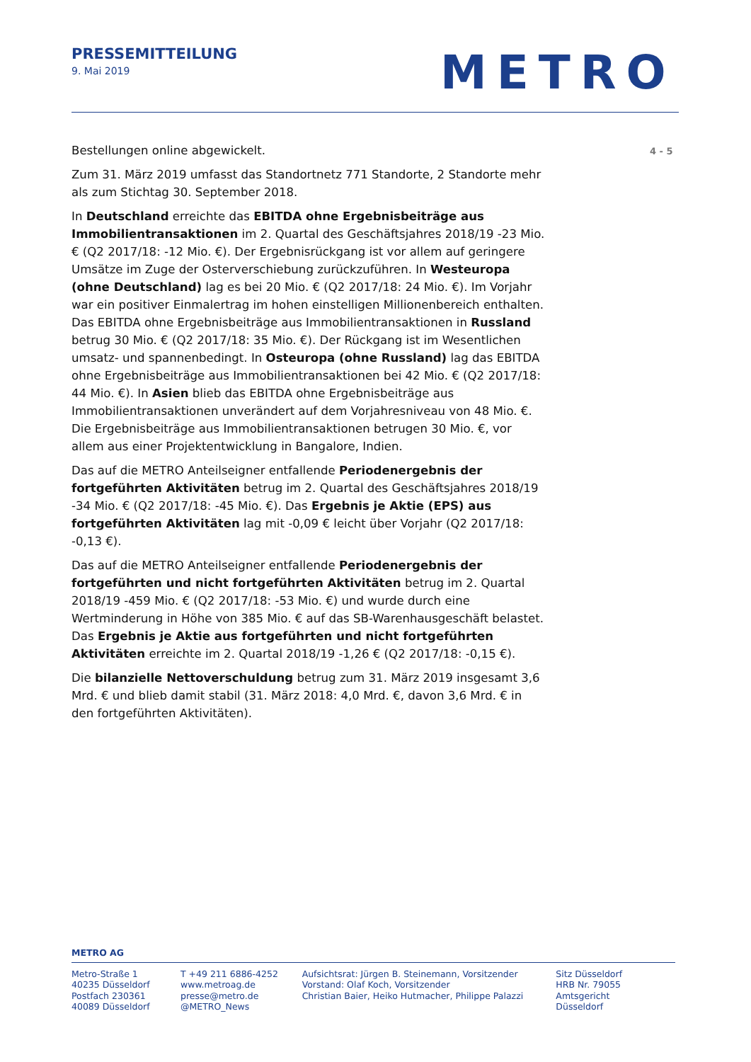PRESSEMITTEILUNG
9. Mai 2019
METRO
4 - 5
Bestellungen online abgewickelt.
Zum 31. März 2019 umfasst das Standortnetz 771 Standorte, 2 Standorte mehr als zum Stichtag 30. September 2018.
In Deutschland erreichte das EBITDA ohne Ergebnisbeiträge aus Immobilientransaktionen im 2. Quartal des Geschäftsjahres 2018/19 -23 Mio. € (Q2 2017/18: -12 Mio. €). Der Ergebnisrückgang ist vor allem auf geringere Umsätze im Zuge der Osterverschiebung zurückzuführen. In Westeuropa (ohne Deutschland) lag es bei 20 Mio. € (Q2 2017/18: 24 Mio. €). Im Vorjahr war ein positiver Einmalertrag im hohen einstelligen Millionenbereich enthalten. Das EBITDA ohne Ergebnisbeiträge aus Immobilientransaktionen in Russland betrug 30 Mio. € (Q2 2017/18: 35 Mio. €). Der Rückgang ist im Wesentlichen umsatz- und spannenbedingt. In Osteuropa (ohne Russland) lag das EBITDA ohne Ergebnisbeiträge aus Immobilientransaktionen bei 42 Mio. € (Q2 2017/18: 44 Mio. €). In Asien blieb das EBITDA ohne Ergebnisbeiträge aus Immobilientransaktionen unverändert auf dem Vorjahresniveau von 48 Mio. €. Die Ergebnisbeiträge aus Immobilientransaktionen betrugen 30 Mio. €, vor allem aus einer Projektentwicklung in Bangalore, Indien.
Das auf die METRO Anteilseigner entfallende Periodenergebnis der fortgeführten Aktivitäten betrug im 2. Quartal des Geschäftsjahres 2018/19 -34 Mio. € (Q2 2017/18: -45 Mio. €). Das Ergebnis je Aktie (EPS) aus fortgeführten Aktivitäten lag mit -0,09 € leicht über Vorjahr (Q2 2017/18: -0,13 €).
Das auf die METRO Anteilseigner entfallende Periodenergebnis der fortgeführten und nicht fortgeführten Aktivitäten betrug im 2. Quartal 2018/19 -459 Mio. € (Q2 2017/18: -53 Mio. €) und wurde durch eine Wertminderung in Höhe von 385 Mio. € auf das SB-Warenhausgeschäft belastet. Das Ergebnis je Aktie aus fortgeführten und nicht fortgeführten Aktivitäten erreichte im 2. Quartal 2018/19 -1,26 € (Q2 2017/18: -0,15 €).
Die bilanzielle Nettoverschuldung betrug zum 31. März 2019 insgesamt 3,6 Mrd. € und blieb damit stabil (31. März 2018: 4,0 Mrd. €, davon 3,6 Mrd. € in den fortgeführten Aktivitäten).
METRO AG
Metro-Straße 1
40235 Düsseldorf
Postfach 230361
40089 Düsseldorf
T +49 211 6886-4252
www.metroag.de
presse@metro.de
@METRO_News
Aufsichtsrat: Jürgen B. Steinemann, Vorsitzender
Vorstand: Olaf Koch, Vorsitzender
Christian Baier, Heiko Hutmacher, Philippe Palazzi
Sitz Düsseldorf
HRB Nr. 79055
Amtsgericht Düsseldorf